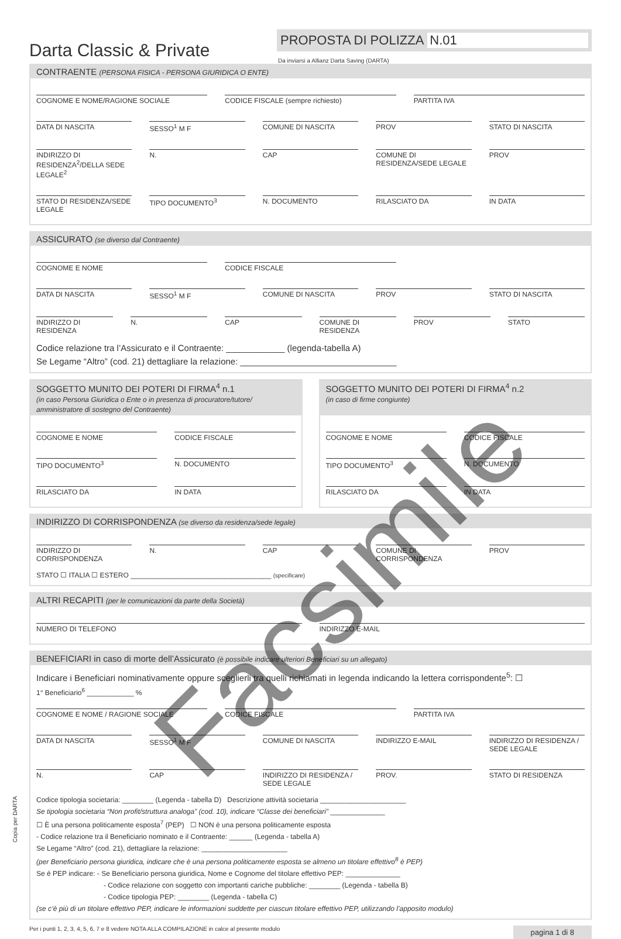Darta Classic & Private
PROPOSTA DI POLIZZA N.01
Da inviarsi a Allianz Darta Saving (DARTA)
CONTRAENTE (PERSONA FISICA - PERSONA GIURIDICA O ENTE)
COGNOME E NOME/RAGIONE SOCIALE CODICE FISCALE (sempre richiesto)
PARTITA IVA
DATA DI NASCITA SESSO<sup>1</sup> M F COMUNE DI NASCITA PROV STATO DI NASCITA
INDIRIZZO DI RESIDENZA<sup>2</sup>/DELLA SEDE LEGALE<sup>2</sup>
N. CAP COMUNE DI RESIDENZA/SEDE LEGALE
PROV
STATO DI RESIDENZA/SEDE LEGALE TIPO DOCUMENTO<sup>3</sup> N. DOCUMENTO RILASCIATO DA IN DATA
ASSICURATO (se diverso dal Contraente)
COGNOME E NOME CODICE FISCALE
DATA DI NASCITA SESSO<sup>1</sup> M F COMUNE DI NASCITA PROV STATO DI NASCITA
INDIRIZZO DI RESIDENZA N. CAP COMUNE DI RESIDENZA PROV STATO
Codice relazione tra l’Assicurato e il Contraente: ____________ (legenda-tabella A)
Se Legame “Altro” (cod. 21) dettagliare la relazione: ________________________________
SOGGETTO MUNITO DEI POTERI DI FIRMA<sup>4</sup> n.1
(in caso Persona Giuridica o Ente o in presenza di procuratore/tutore/ amministratore di sostegno del Contraente)
COGNOME E NOME CODICE FISCALE
TIPO DOCUMENTO<sup>3</sup> N. DOCUMENTO
RILASCIATO DA IN DATA
SOGGETTO MUNITO DEI POTERI DI FIRMA<sup>4</sup> n.2
(in caso di firme congiunte)
COGNOME E NOME CODICE FISCALE
TIPO DOCUMENTO<sup>3</sup> N. DOCUMENTO
RILASCIATO DA IN DATA
INDIRIZZO DI CORRISPONDENZA (se diverso da residenza/sede legale)
INDIRIZZO DI CORRISPONDENZA N. CAP COMUNE DI CORRISPONDENZA PROV
STATO ☐ ITALIA ☐ ESTERO ____________________________________ (specificare)
ALTRI RECAPITI (per le comunicazioni da parte della Società)
NUMERO DI TELEFONO INDIRIZZO E-MAIL
BENEFICIARI in caso di morte dell’Assicurato (è possibile indicare ulteriori Beneficiari su un allegato)
Indicare i Beneficiari nominativamente oppure sceglierli tra quelli richiamati in legenda indicando la lettera corrispondente<sup>5</sup>: ☐
1° Beneficiario<sup>6</sup> ____________ %
COGNOME E NOME / RAGIONE SOCIALE
CODICE FISCALE PARTITA IVA
DATA DI NASCITA SESSO<sup>1</sup> M F COMUNE DI NASCITA INDIRIZZO E-MAIL INDIRIZZO DI RESIDENZA / SEDE LEGALE
N. CAP INDIRIZZO DI RESIDENZA / SEDE LEGALE
PROV. STATO DI RESIDENZA
Codice tipologia societaria: ________ (Legenda - tabella D) Descrizione attività societaria ______________________
Se tipologia societaria “Non profit/struttura analoga” (cod. 10), indicare “Classe dei beneficiari” ______________
☐ È una persona politicamente esposta<sup>7</sup> (PEP) ☐ NON è una persona politicamente esposta
- Codice relazione tra il Beneficiario nominato e il Contraente: ______ (Legenda - tabella A)
Se Legame “Altro” (cod. 21), dettagliare la relazione: ______________________
(per Beneficiario persona giuridica, indicare che è una persona politicamente esposta se almeno un titolare effettivo<sup>8</sup> è PEP)
Se è PEP indicare: - Se Beneficiario persona giuridica, Nome e Cognome del titolare effettivo PEP: ______________
- Codice relazione con soggetto con importanti cariche pubbliche: ________ (Legenda - tabella B)
- Codice tipologia PEP: ________ (Legenda - tabella C)
(se c’è più di un titolare effettivo PEP, indicare le informazioni suddette per ciascun titolare effettivo PEP, utilizzando l’apposito modulo)
Per i punti 1, 2, 3, 4, 5, 6, 7 e 8 vedere NOTA ALLA COMPILAZIONE in calce al presente modulo pagina 1 di 8
Copia per DARTA
Facsimile